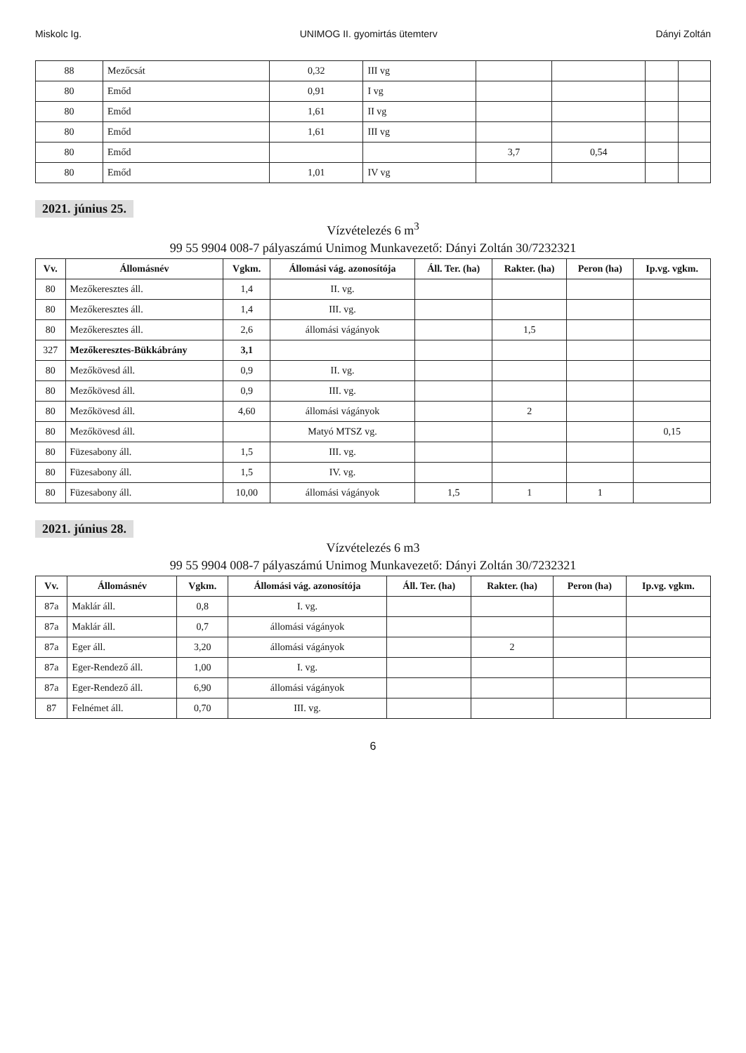Miskolc Ig. UNIMOG II. gyomirtás ütemterv Dányi Zoltán
| 88 | Mezőcsát | 0,32 | III vg | | | | |
| 80 | Emőd | 0,91 | I vg | | | | |
| 80 | Emőd | 1,61 | II vg | | | | |
| 80 | Emőd | 1,61 | III vg | | | | |
| 80 | Emőd | | | 3,7 | 0,54 | | |
| 80 | Emőd | 1,01 | IV vg | | | | |
2021. június 25.
Vízvételezés 6 m<sup>3</sup>
99 55 9904 008-7 pályaszámú Unimog Munkavezető: Dányi Zoltán 30/7232321
| Vv. | Állomásnév | Vgkm. | Állomási vág. azonosítója | Áll. Ter. (ha) | Rakter. (ha) | Peron (ha) | Ip.vg. vgkm. |
| --- | --- | --- | --- | --- | --- | --- | --- |
| 80 | Mezőkeresztes áll. | 1,4 | II. vg. | | | | |
| 80 | Mezőkeresztes áll. | 1,4 | III. vg. | | | | |
| 80 | Mezőkeresztes áll. | 2,6 | állomási vágányok | | 1,5 | | |
| 327 | Mezőkeresztes-Bükkábrány | 3,1 | | | | | |
| 80 | Mezőkövesd áll. | 0,9 | II. vg. | | | | |
| 80 | Mezőkövesd áll. | 0,9 | III. vg. | | | | |
| 80 | Mezőkövesd áll. | 4,60 | állomási vágányok | | 2 | | |
| 80 | Mezőkövesd áll. | | Matyó MTSZ vg. | | | | 0,15 |
| 80 | Füzesabony áll. | 1,5 | III. vg. | | | | |
| 80 | Füzesabony áll. | 1,5 | IV. vg. | | | | |
| 80 | Füzesabony áll. | 10,00 | állomási vágányok | 1,5 | 1 | 1 | |
2021. június 28.
Vízvételezés 6 m3
99 55 9904 008-7 pályaszámú Unimog Munkavezető: Dányi Zoltán 30/7232321
| Vv. | Állomásnév | Vgkm. | Állomási vág. azonosítója | Áll. Ter. (ha) | Rakter. (ha) | Peron (ha) | Ip.vg. vgkm. |
| --- | --- | --- | --- | --- | --- | --- | --- |
| 87a | Maklár áll. | 0,8 | I. vg. | | | | |
| 87a | Maklár áll. | 0,7 | állomási vágányok | | | | |
| 87a | Eger áll. | 3,20 | állomási vágányok | | 2 | | |
| 87a | Eger-Rendező áll. | 1,00 | I. vg. | | | | |
| 87a | Eger-Rendező áll. | 6,90 | állomási vágányok | | | | |
| 87 | Felnémet áll. | 0,70 | III. vg. | | | | |
6